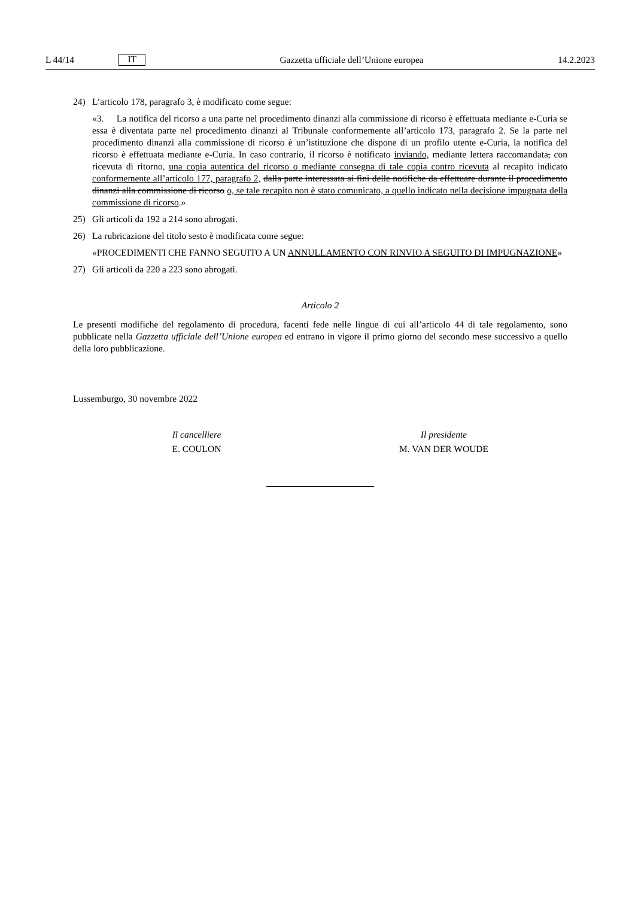L 44/14 IT Gazzetta ufficiale dell’Unione europea 14.2.2023
24) L’articolo 178, paragrafo 3, è modificato come segue:
«3. La notifica del ricorso a una parte nel procedimento dinanzi alla commissione di ricorso è effettuata mediante e-Curia se essa è diventata parte nel procedimento dinanzi al Tribunale conformemente all’articolo 173, paragrafo 2. Se la parte nel procedimento dinanzi alla commissione di ricorso è un’istituzione che dispone di un profilo utente e-Curia, la notifica del ricorso è effettuata mediante e-Curia. In caso contrario, il ricorso è notificato inviando, mediante lettera raccomandata, con ricevuta di ritorno, una copia autentica del ricorso o mediante consegna di tale copia contro ricevuta al recapito indicato conformemente all’articolo 177, paragrafo 2, dalla parte interessata ai fini delle notifiche da effettuare durante il procedimento dinanzi alla commissione di ricorso o, se tale recapito non è stato comunicato, a quello indicato nella decisione impugnata della commissione di ricorso.»
25) Gli articoli da 192 a 214 sono abrogati.
26) La rubricazione del titolo sesto è modificata come segue:
«PROCEDIMENTI CHE FANNO SEGUITO A UN ANNULLAMENTO CON RINVIO A SEGUITO DI IMPUGNAZIONE»
27) Gli articoli da 220 a 223 sono abrogati.
Articolo 2
Le presenti modifiche del regolamento di procedura, facenti fede nelle lingue di cui all’articolo 44 di tale regolamento, sono pubblicate nella Gazzetta ufficiale dell’Unione europea ed entrano in vigore il primo giorno del secondo mese successivo a quello della loro pubblicazione.
Lussemburgo, 30 novembre 2022
Il cancelliere
E. COULON
Il presidente
M. VAN DER WOUDE